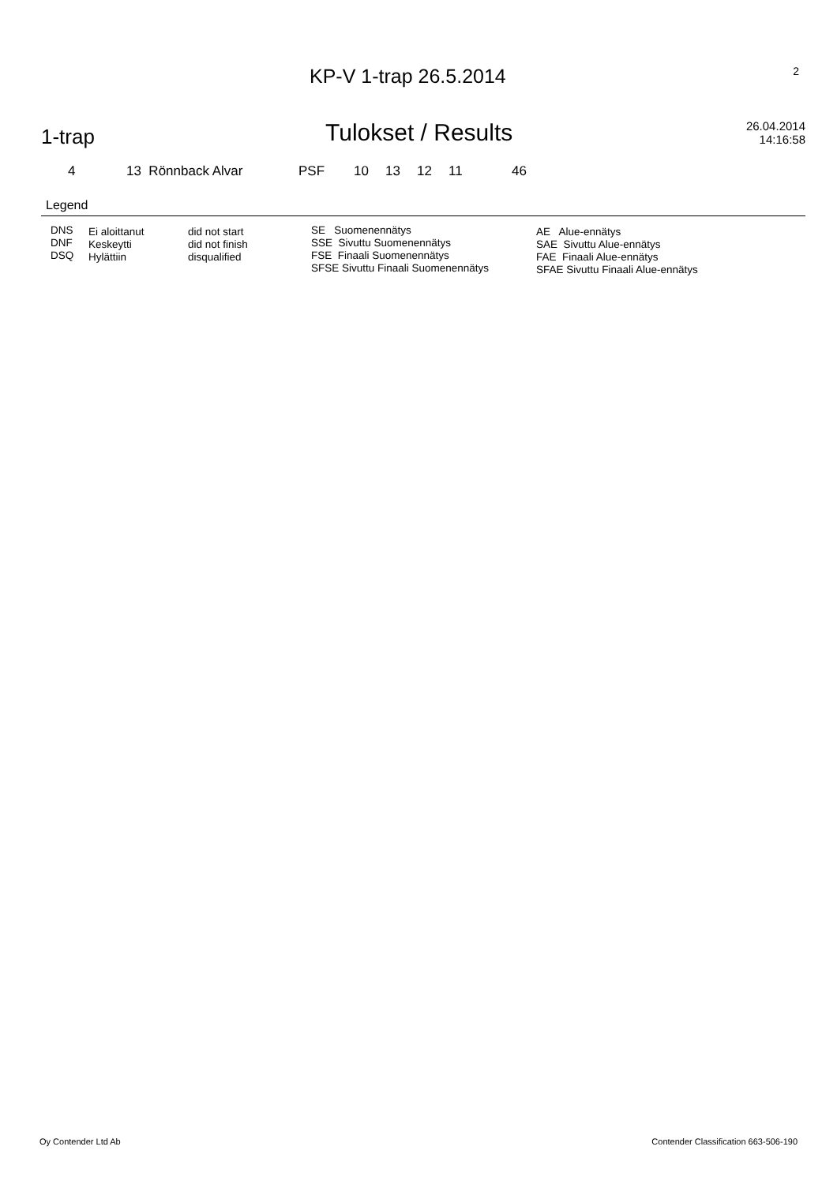KP-V 1-trap 26.5.2014
2
1-trap
Tulokset / Results
26.04.2014
14:16:58
| 4 | 13 Rönnback Alvar | PSF | 10 | 13 | 12 | 11 | 46 |
Legend
| DNS DNF DSQ | Ei aloittanut Keskeytti Hylättiin | did not start did not finish disqualified | SE Suomenennätys SSE Sivuttu Suomenennätys FSE Finaali Suomenennätys SFSE Sivuttu Finaali Suomenennätys | AE Alue-ennätys SAE Sivuttu Alue-ennätys FAE Finaali Alue-ennätys SFAE Sivuttu Finaali Alue-ennätys |
Oy Contender Ltd Ab Contender Classification 663-506-190